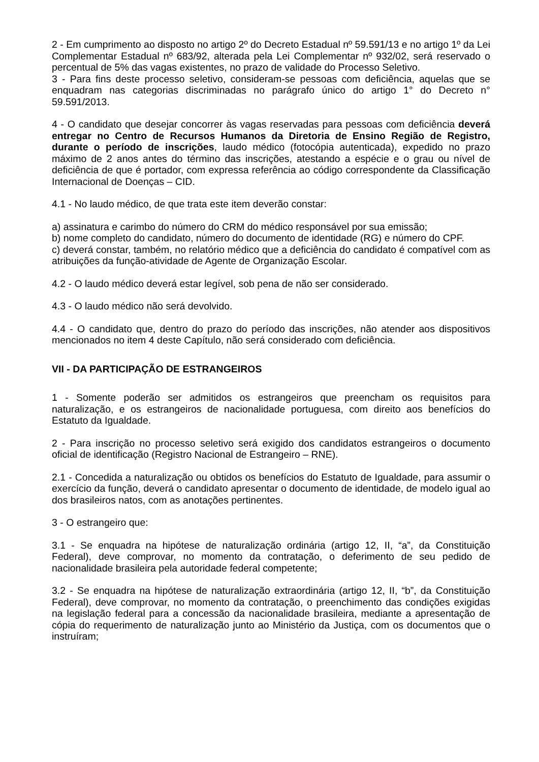2 - Em cumprimento ao disposto no artigo 2º do Decreto Estadual nº 59.591/13 e no artigo 1º da Lei Complementar Estadual nº 683/92, alterada pela Lei Complementar nº 932/02, será reservado o percentual de 5% das vagas existentes, no prazo de validade do Processo Seletivo.
3 - Para fins deste processo seletivo, consideram-se pessoas com deficiência, aquelas que se enquadram nas categorias discriminadas no parágrafo único do artigo 1° do Decreto n° 59.591/2013.
4 - O candidato que desejar concorrer às vagas reservadas para pessoas com deficiência deverá entregar no Centro de Recursos Humanos da Diretoria de Ensino Região de Registro, durante o período de inscrições, laudo médico (fotocópia autenticada), expedido no prazo máximo de 2 anos antes do término das inscrições, atestando a espécie e o grau ou nível de deficiência de que é portador, com expressa referência ao código correspondente da Classificação Internacional de Doenças – CID.
4.1 - No laudo médico, de que trata este item deverão constar:
a) assinatura e carimbo do número do CRM do médico responsável por sua emissão;
b) nome completo do candidato, número do documento de identidade (RG) e número do CPF.
c) deverá constar, também, no relatório médico que a deficiência do candidato é compatível com as atribuições da função-atividade de Agente de Organização Escolar.
4.2 - O laudo médico deverá estar legível, sob pena de não ser considerado.
4.3 - O laudo médico não será devolvido.
4.4 - O candidato que, dentro do prazo do período das inscrições, não atender aos dispositivos mencionados no item 4 deste Capítulo, não será considerado com deficiência.
VII - DA PARTICIPAÇÃO DE ESTRANGEIROS
1 - Somente poderão ser admitidos os estrangeiros que preencham os requisitos para naturalização, e os estrangeiros de nacionalidade portuguesa, com direito aos benefícios do Estatuto da Igualdade.
2 - Para inscrição no processo seletivo será exigido dos candidatos estrangeiros o documento oficial de identificação (Registro Nacional de Estrangeiro – RNE).
2.1 - Concedida a naturalização ou obtidos os benefícios do Estatuto de Igualdade, para assumir o exercício da função, deverá o candidato apresentar o documento de identidade, de modelo igual ao dos brasileiros natos, com as anotações pertinentes.
3 - O estrangeiro que:
3.1 - Se enquadra na hipótese de naturalização ordinária (artigo 12, II, “a”, da Constituição Federal), deve comprovar, no momento da contratação, o deferimento de seu pedido de nacionalidade brasileira pela autoridade federal competente;
3.2 - Se enquadra na hipótese de naturalização extraordinária (artigo 12, II, “b”, da Constituição Federal), deve comprovar, no momento da contratação, o preenchimento das condições exigidas na legislação federal para a concessão da nacionalidade brasileira, mediante a apresentação de cópia do requerimento de naturalização junto ao Ministério da Justiça, com os documentos que o instruíram;